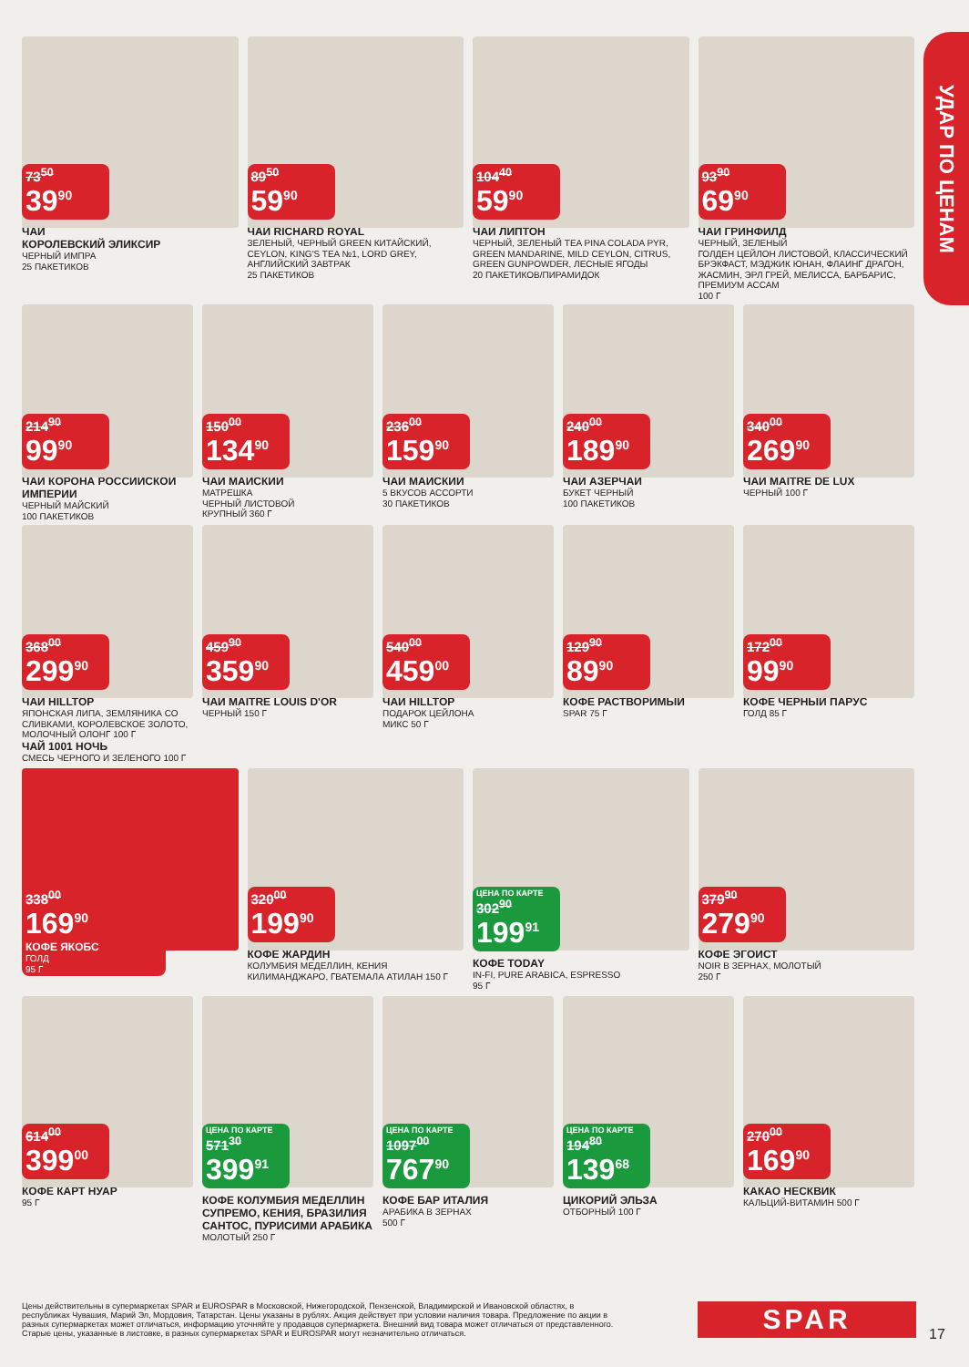УДАР ПО ЦЕНАМ
73<sup>50</sup>
39<sup>90</sup>
ЧАЙ
КОРОЛЕВСКИЙ ЭЛИКСИР
ЧЕРНЫЙ ИМПРА
25 ПАКЕТИКОВ
89<sup>50</sup>
59<sup>90</sup>
ЧАЙ RICHARD ROYAL
ЗЕЛЕНЫЙ, ЧЕРНЫЙ GREEN КИТАЙСКИЙ, CEYLON, KING'S TEA №1, LORD GREY, АНГЛИЙСКИЙ ЗАВТРАК
25 ПАКЕТИКОВ
104<sup>40</sup>
59<sup>90</sup>
ЧАЙ ЛИПТОН
ЧЕРНЫЙ, ЗЕЛЕНЫЙ TEA PINA COLADA PYR, GREEN MANDARINE, MILD CEYLON, CITRUS, GREEN GUNPOWDER, ЛЕСНЫЕ ЯГОДЫ
20 ПАКЕТИКОВ/ПИРАМИДОК
93<sup>90</sup>
69<sup>90</sup>
ЧАЙ ГРИНФИЛД
ЧЕРНЫЙ, ЗЕЛЕНЫЙ
ГОЛДЕН ЦЕЙЛОН ЛИСТОВОЙ, КЛАССИЧЕСКИЙ БРЭКФАСТ, МЭДЖИК ЮНАН, ФЛАИНГ ДРАГОН, ЖАСМИН, ЭРЛ ГРЕЙ, МЕЛИССА, БАРБАРИС, ПРЕМИУМ АССАМ
100 Г
214<sup>90</sup>
99<sup>90</sup>
ЧАЙ КОРОНА РОССИЙСКОЙ ИМПЕРИИ
ЧЕРНЫЙ МАЙСКИЙ
100 ПАКЕТИКОВ
150<sup>00</sup>
134<sup>90</sup>
ЧАЙ МАЙСКИЙ
МАТРЕШКА
ЧЕРНЫЙ ЛИСТОВОЙ
КРУПНЫЙ 360 Г
236<sup>00</sup>
159<sup>90</sup>
ЧАЙ МАЙСКИЙ
5 ВКУСОВ АССОРТИ
30 ПАКЕТИКОВ
240<sup>00</sup>
189<sup>90</sup>
ЧАЙ АЗЕРЧАЙ
БУКЕТ ЧЕРНЫЙ
100 ПАКЕТИКОВ
340<sup>00</sup>
269<sup>90</sup>
ЧАЙ MAITRE DE LUX
ЧЕРНЫЙ 100 Г
368<sup>00</sup>
299<sup>90</sup>
ЧАЙ HILLTOP
ЯПОНСКАЯ ЛИПА, ЗЕМЛЯНИКА СО СЛИВКАМИ, КОРОЛЕВСКОЕ ЗОЛОТО, МОЛОЧНЫЙ ОЛОНГ 100 Г
ЧАЙ 1001 НОЧЬ
СМЕСЬ ЧЕРНОГО И ЗЕЛЕНОГО 100 Г
459<sup>90</sup>
359<sup>90</sup>
ЧАЙ MAITRE LOUIS D'OR
ЧЕРНЫЙ 150 Г
540<sup>00</sup>
459<sup>00</sup>
ЧАЙ HILLTOP
ПОДАРОК ЦЕЙЛОНА
МИКС 50 Г
129<sup>90</sup>
89<sup>90</sup>
КОФЕ РАСТВОРИМЫЙ
SPAR 75 Г
172<sup>00</sup>
99<sup>90</sup>
КОФЕ ЧЕРНЫЙ ПАРУС
ГОЛД 85 Г
338<sup>00</sup>
169<sup>90</sup>
КОФЕ ЯКОБС
ГОЛД
95 Г
320<sup>00</sup>
199<sup>90</sup>
КОФЕ ЖАРДИН
КОЛУМБИЯ МЕДЕЛЛИН, КЕНИЯ КИЛИМАНДЖАРО, ГВАТЕМАЛА АТИЛАН 150 Г
ЦЕНА ПО КАРТЕ
302<sup>90</sup>
199<sup>91</sup>
КОФЕ TODAY
IN-FI, PURE ARABICA, ESPRESSO
95 Г
379<sup>90</sup>
279<sup>90</sup>
КОФЕ ЭГОИСТ
NOIR В ЗЕРНАХ, МОЛОТЫЙ
250 Г
614<sup>00</sup>
399<sup>00</sup>
КОФЕ КАРТ НУАР
95 Г
ЦЕНА ПО КАРТЕ
571<sup>30</sup>
399<sup>91</sup>
КОФЕ КОЛУМБИЯ МЕДЕЛЛИН СУПРЕМО, КЕНИЯ, БРАЗИЛИЯ САНТОС, ПУРИСИМИ АРАБИКА
МОЛОТЫЙ 250 Г
ЦЕНА ПО КАРТЕ
1097<sup>00</sup>
767<sup>90</sup>
КОФЕ БАР ИТАЛИЯ
АРАБИКА В ЗЕРНАХ
500 Г
ЦЕНА ПО КАРТЕ
194<sup>80</sup>
139<sup>68</sup>
ЦИКОРИЙ ЭЛЬЗА
ОТБОРНЫЙ 100 Г
270<sup>00</sup>
169<sup>90</sup>
КАКАО НЕСКВИК
КАЛЬЦИЙ-ВИТАМИН 500 Г
Цены действительны в супермаркетах SPAR и EUROSPAR в Московской, Нижегородской, Пензенской, Владимирской и Ивановской областях, в республиках Чувашия, Марий Эл, Мордовия, Татарстан. Цены указаны в рублях. Акция действует при условии наличия товара. Предложение по акции в разных супермаркетах может отличаться, информацию уточняйте у продавцов супермаркета. Внешний вид товара может отличаться от представленного. Старые цены, указанные в листовке, в разных супермаркетах SPAR и EUROSPAR могут незначительно отличаться.
SPAR
17